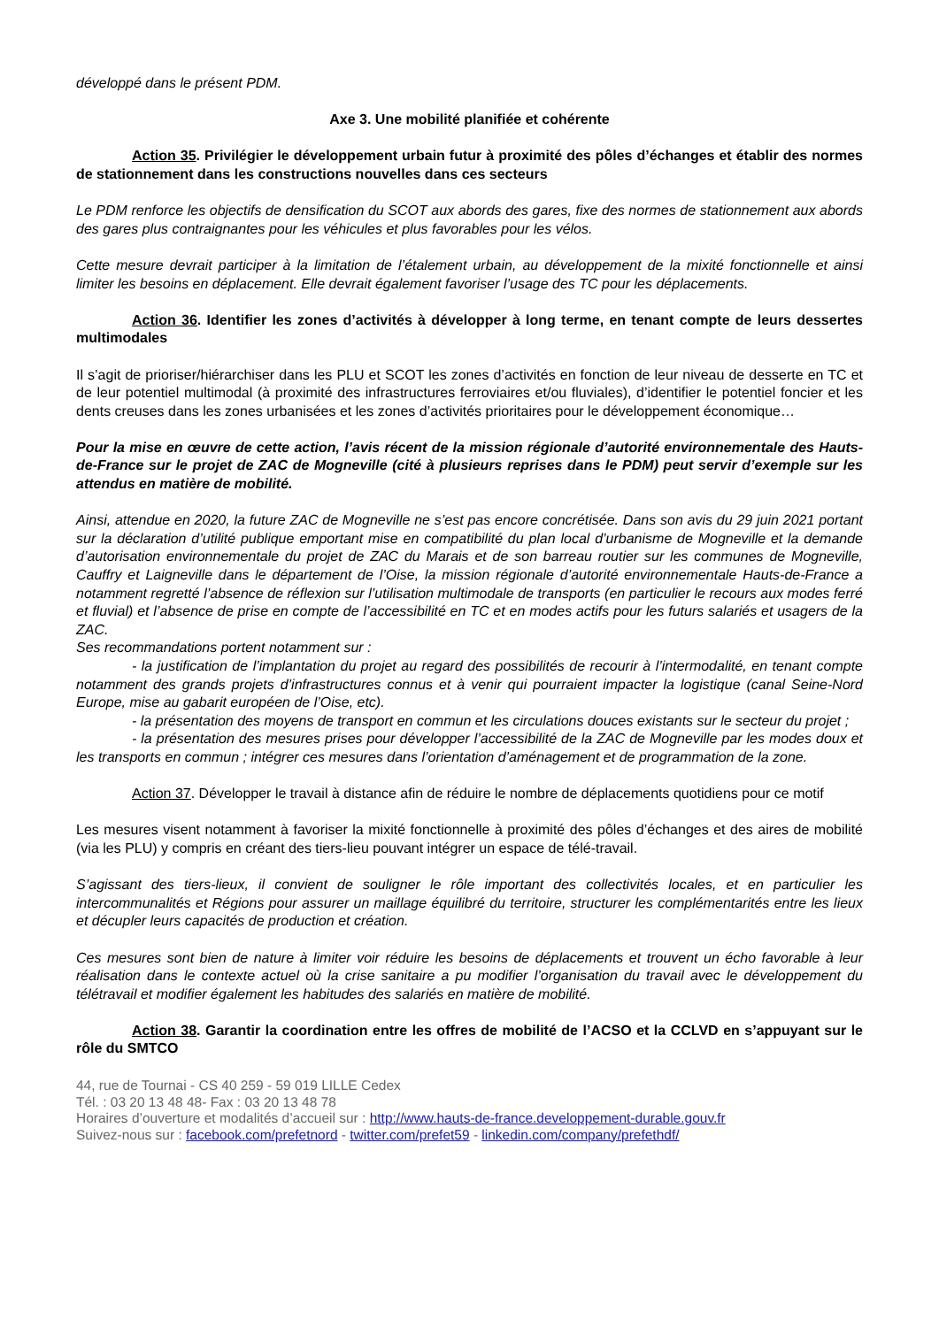développé dans le présent PDM.
Axe 3. Une mobilité planifiée et cohérente
Action 35. Privilégier le développement urbain futur à proximité des pôles d’échanges et établir des normes de stationnement dans les constructions nouvelles dans ces secteurs
Le PDM renforce les objectifs de densification du SCOT aux abords des gares, fixe des normes de stationnement aux abords des gares plus contraignantes pour les véhicules et plus favorables pour les vélos.
Cette mesure devrait participer à la limitation de l’étalement urbain, au développement de la mixité fonctionnelle et ainsi limiter les besoins en déplacement. Elle devrait également favoriser l’usage des TC pour les déplacements.
Action 36. Identifier les zones d’activités à développer à long terme, en tenant compte de leurs dessertes multimodales
Il s’agit de prioriser/hiérarchiser dans les PLU et SCOT les zones d’activités en fonction de leur niveau de desserte en TC et de leur potentiel multimodal (à proximité des infrastructures ferroviaires et/ou fluviales), d’identifier le potentiel foncier et les dents creuses dans les zones urbanisées et les zones d’activités prioritaires pour le développement économique…
Pour la mise en œuvre de cette action, l’avis récent de la mission régionale d’autorité environnementale des Hauts-de-France sur le projet de ZAC de Mogneville (cité à plusieurs reprises dans le PDM) peut servir d’exemple sur les attendus en matière de mobilité.
Ainsi, attendue en 2020, la future ZAC de Mogneville ne s’est pas encore concrétisée. Dans son avis du 29 juin 2021 portant sur la déclaration d’utilité publique emportant mise en compatibilité du plan local d’urbanisme de Mogneville et la demande d’autorisation environnementale du projet de ZAC du Marais et de son barreau routier sur les communes de Mogneville, Cauffry et Laigneville dans le département de l’Oise, la mission régionale d’autorité environnementale Hauts-de-France a notamment regretté l’absence de réflexion sur l’utilisation multimodale de transports (en particulier le recours aux modes ferré et fluvial) et l’absence de prise en compte de l’accessibilité en TC et en modes actifs pour les futurs salariés et usagers de la ZAC.
Ses recommandations portent notamment sur :
- la justification de l’implantation du projet au regard des possibilités de recourir à l’intermodalité, en tenant compte notamment des grands projets d’infrastructures connus et à venir qui pourraient impacter la logistique (canal Seine-Nord Europe, mise au gabarit européen de l’Oise, etc).
- la présentation des moyens de transport en commun et les circulations douces existants sur le secteur du projet ;
- la présentation des mesures prises pour développer l’accessibilité de la ZAC de Mogneville par les modes doux et les transports en commun ; intégrer ces mesures dans l’orientation d’aménagement et de programmation de la zone.
Action 37. Développer le travail à distance afin de réduire le nombre de déplacements quotidiens pour ce motif
Les mesures visent notamment à favoriser la mixité fonctionnelle à proximité des pôles d’échanges et des aires de mobilité (via les PLU) y compris en créant des tiers-lieu pouvant intégrer un espace de télé-travail.
S’agissant des tiers-lieux, il convient de souligner le rôle important des collectivités locales, et en particulier les intercommunalités et Régions pour assurer un maillage équilibré du territoire, structurer les complémentarités entre les lieux et décupler leurs capacités de production et création.
Ces mesures sont bien de nature à limiter voir réduire les besoins de déplacements et trouvent un écho favorable à leur réalisation dans le contexte actuel où la crise sanitaire a pu modifier l’organisation du travail avec le développement du télétravail et modifier également les habitudes des salariés en matière de mobilité.
Action 38. Garantir la coordination entre les offres de mobilité de l’ACSO et la CCLVD en s’appuyant sur le rôle du SMTCO
44, rue de Tournai - CS 40 259 - 59 019 LILLE Cedex
Tél. : 03 20 13 48 48- Fax : 03 20 13 48 78
Horaires d’ouverture et modalités d’accueil sur : http://www.hauts-de-france.developpement-durable.gouv.fr
Suivez-nous sur : facebook.com/prefetnord - twitter.com/prefet59 - linkedin.com/company/prefethdf/